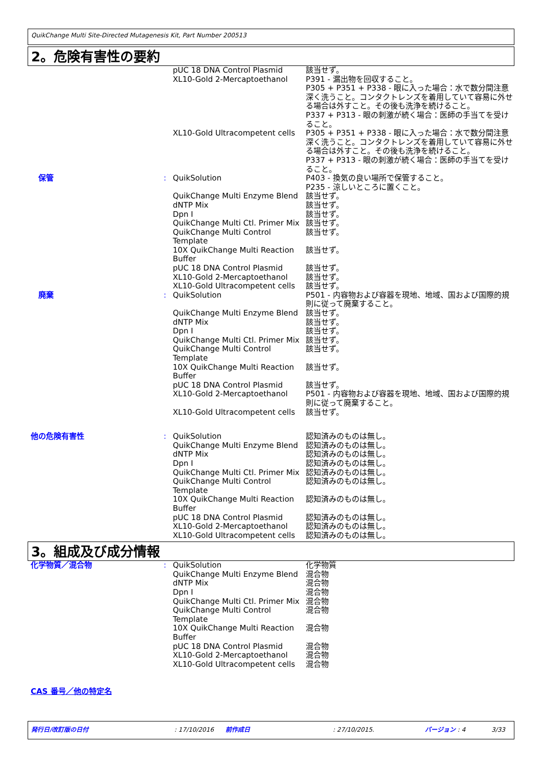QuikChange Multi Site-Directed Mutagenesis Kit, Part Number 200513
2。危険有害性の要約
| | | pUC 18 DNA Control Plasmid | 該当せず。 |
| | | XL10-Gold 2-Mercaptoethanol | P391 - 漏出物を回収すること。 P305 + P351 + P338 - 眼に入った場合：水で数分間注意深く洗うこと。コンタクトレンズを着用していて容易に外せる場合は外すこと。その後も洗浄を続けること。 P337 + P313 - 眼の刺激が続く場合：医師の手当てを受けること。 |
| | | XL10-Gold Ultracompetent cells | P305 + P351 + P338 - 眼に入った場合：水で数分間注意深く洗うこと。コンタクトレンズを着用していて容易に外せる場合は外すこと。その後も洗浄を続けること。 P337 + P313 - 眼の刺激が続く場合：医師の手当てを受けること。 |
| 保管 | : | QuikSolution | P403 - 換気の良い場所で保管すること。 P235 - 涼しいところに置くこと。 |
| | | QuikChange Multi Enzyme Blend dNTP Mix Dpn I QuikChange Multi Ctl. Primer Mix QuikChange Multi Control Template 10X QuikChange Multi Reaction Buffer pUC 18 DNA Control Plasmid XL10-Gold 2-Mercaptoethanol XL10-Gold Ultracompetent cells | 該当せず。 該当せず。 該当せず。 該当せず。 該当せず。 該当せず。 該当せず。 該当せず。 該当せず。 |
| 廃棄 | : | QuikSolution | P501 - 内容物および容器を現地、地域、国および国際的規則に従って廃棄すること。 |
| | | QuikChange Multi Enzyme Blend dNTP Mix Dpn I QuikChange Multi Ctl. Primer Mix QuikChange Multi Control Template 10X QuikChange Multi Reaction Buffer pUC 18 DNA Control Plasmid XL10-Gold 2-Mercaptoethanol XL10-Gold Ultracompetent cells | 該当せず。 該当せず。 該当せず。 該当せず。 該当せず。 該当せず。 該当せず。 P501 - 内容物および容器を現地、地域、国および国際的規則に従って廃棄すること。 該当せず。 |
| 他の危険有害性 | : | QuikSolution QuikChange Multi Enzyme Blend dNTP Mix Dpn I QuikChange Multi Ctl. Primer Mix QuikChange Multi Control Template 10X QuikChange Multi Reaction Buffer pUC 18 DNA Control Plasmid XL10-Gold 2-Mercaptoethanol XL10-Gold Ultracompetent cells | 認知済みのものは無し。 認知済みのものは無し。 認知済みのものは無し。 認知済みのものは無し。 認知済みのものは無し。 認知済みのものは無し。 認知済みのものは無し。 認知済みのものは無し。 認知済みのものは無し。 認知済みのものは無し。 |
3。組成及び成分情報
| 化学物質／混合物 | : | QuikSolution QuikChange Multi Enzyme Blend dNTP Mix Dpn I QuikChange Multi Ctl. Primer Mix QuikChange Multi Control Template 10X QuikChange Multi Reaction Buffer pUC 18 DNA Control Plasmid XL10-Gold 2-Mercaptoethanol XL10-Gold Ultracompetent cells | 化学物質 混合物 混合物 混合物 混合物 混合物 混合物 混合物 混合物 混合物 |
CAS 番号／他の特定名
発行日/改訂版の日付: 17/10/2016 前作成日: 27/10/2015. バージョン : 4 3/33